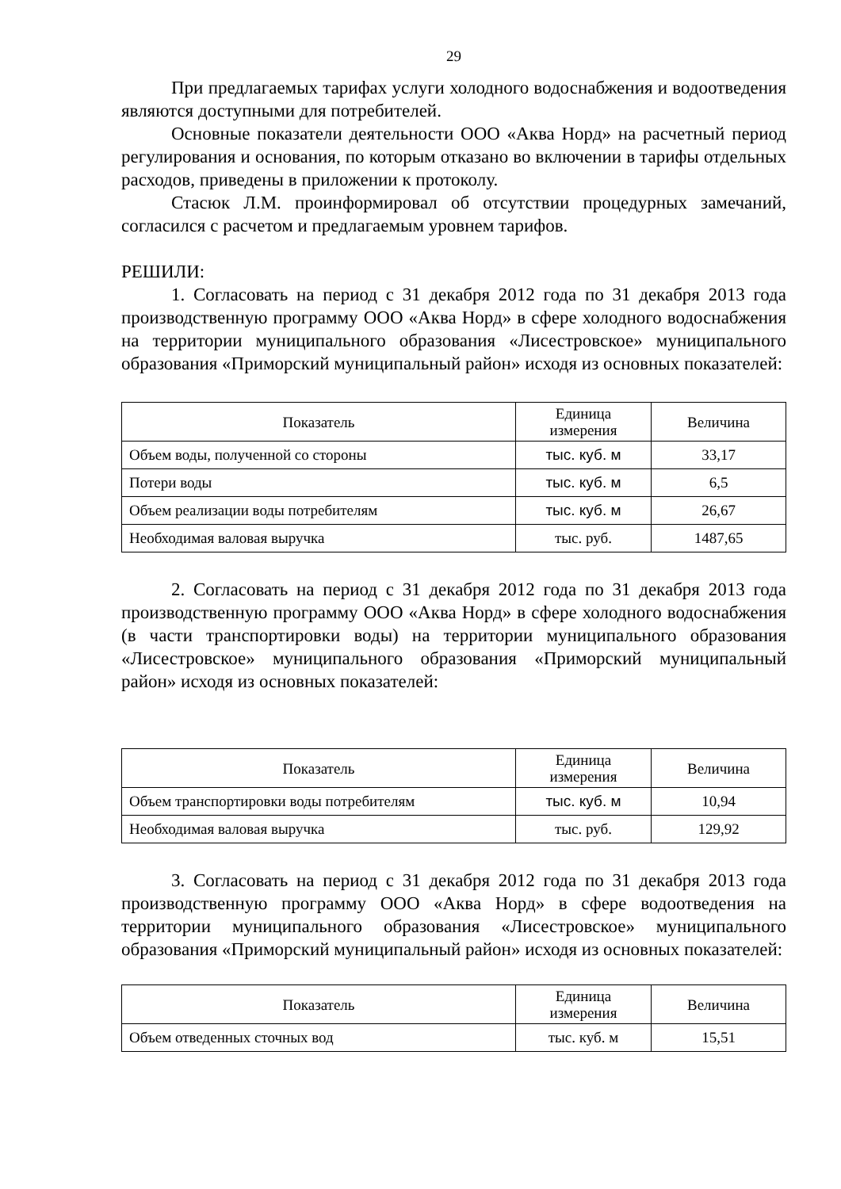29
При предлагаемых тарифах услуги холодного водоснабжения и водоотведения являются доступными для потребителей.
Основные показатели деятельности ООО «Аква Норд» на расчетный период регулирования и основания, по которым отказано во включении в тарифы отдельных расходов, приведены в приложении к протоколу.
Стасюк Л.М. проинформировал об отсутствии процедурных замечаний, согласился с расчетом и предлагаемым уровнем тарифов.
РЕШИЛИ:
1. Согласовать на период с 31 декабря 2012 года по 31 декабря 2013 года производственную программу ООО «Аква Норд» в сфере холодного водоснабжения на территории муниципального образования «Лисестровское» муниципального образования «Приморский муниципальный район» исходя из основных показателей:
| Показатель | Единица измерения | Величина |
| --- | --- | --- |
| Объем воды, полученной со стороны | тыс. куб. м | 33,17 |
| Потери воды | тыс. куб. м | 6,5 |
| Объем реализации воды потребителям | тыс. куб. м | 26,67 |
| Необходимая валовая выручка | тыс. руб. | 1487,65 |
2. Согласовать на период с 31 декабря 2012 года по 31 декабря 2013 года производственную программу ООО «Аква Норд» в сфере холодного водоснабжения (в части транспортировки воды) на территории муниципального образования «Лисестровское» муниципального образования «Приморский муниципальный район» исходя из основных показателей:
| Показатель | Единица измерения | Величина |
| --- | --- | --- |
| Объем транспортировки воды потребителям | тыс. куб. м | 10,94 |
| Необходимая валовая выручка | тыс. руб. | 129,92 |
3. Согласовать на период с 31 декабря 2012 года по 31 декабря 2013 года производственную программу ООО «Аква Норд» в сфере водоотведения на территории муниципального образования «Лисестровское» муниципального образования «Приморский муниципальный район» исходя из основных показателей:
| Показатель | Единица измерения | Величина |
| --- | --- | --- |
| Объем отведенных сточных вод | тыс. куб. м | 15,51 |